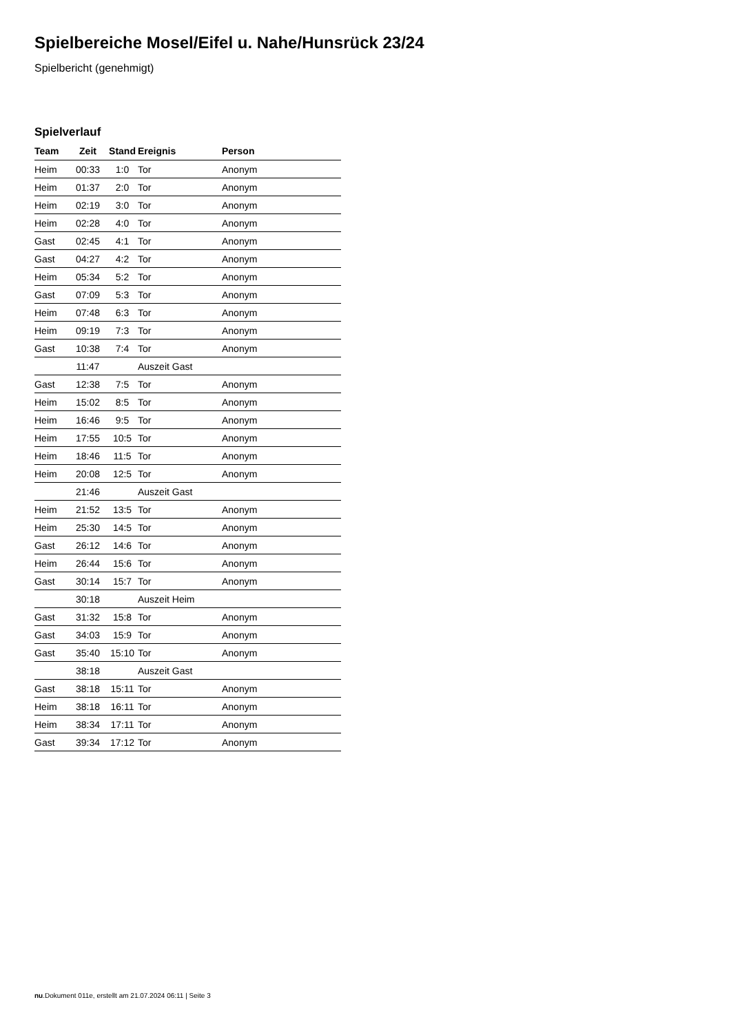Spielbereiche Mosel/Eifel u. Nahe/Hunsrück 23/24
Spielbericht (genehmigt)
Spielverlauf
| Team | Zeit | Stand | Ereignis | Person |
| --- | --- | --- | --- | --- |
| Heim | 00:33 | 1:0 | Tor | Anonym |
| Heim | 01:37 | 2:0 | Tor | Anonym |
| Heim | 02:19 | 3:0 | Tor | Anonym |
| Heim | 02:28 | 4:0 | Tor | Anonym |
| Gast | 02:45 | 4:1 | Tor | Anonym |
| Gast | 04:27 | 4:2 | Tor | Anonym |
| Heim | 05:34 | 5:2 | Tor | Anonym |
| Gast | 07:09 | 5:3 | Tor | Anonym |
| Heim | 07:48 | 6:3 | Tor | Anonym |
| Heim | 09:19 | 7:3 | Tor | Anonym |
| Gast | 10:38 | 7:4 | Tor | Anonym |
| | 11:47 | | Auszeit Gast | |
| Gast | 12:38 | 7:5 | Tor | Anonym |
| Heim | 15:02 | 8:5 | Tor | Anonym |
| Heim | 16:46 | 9:5 | Tor | Anonym |
| Heim | 17:55 | 10:5 | Tor | Anonym |
| Heim | 18:46 | 11:5 | Tor | Anonym |
| Heim | 20:08 | 12:5 | Tor | Anonym |
| | 21:46 | | Auszeit Gast | |
| Heim | 21:52 | 13:5 | Tor | Anonym |
| Heim | 25:30 | 14:5 | Tor | Anonym |
| Gast | 26:12 | 14:6 | Tor | Anonym |
| Heim | 26:44 | 15:6 | Tor | Anonym |
| Gast | 30:14 | 15:7 | Tor | Anonym |
| | 30:18 | | Auszeit Heim | |
| Gast | 31:32 | 15:8 | Tor | Anonym |
| Gast | 34:03 | 15:9 | Tor | Anonym |
| Gast | 35:40 | 15:10 | Tor | Anonym |
| | 38:18 | | Auszeit Gast | |
| Gast | 38:18 | 15:11 | Tor | Anonym |
| Heim | 38:18 | 16:11 | Tor | Anonym |
| Heim | 38:34 | 17:11 | Tor | Anonym |
| Gast | 39:34 | 17:12 | Tor | Anonym |
nu.Dokument 011e, erstellt am 21.07.2024 06:11 | Seite 3